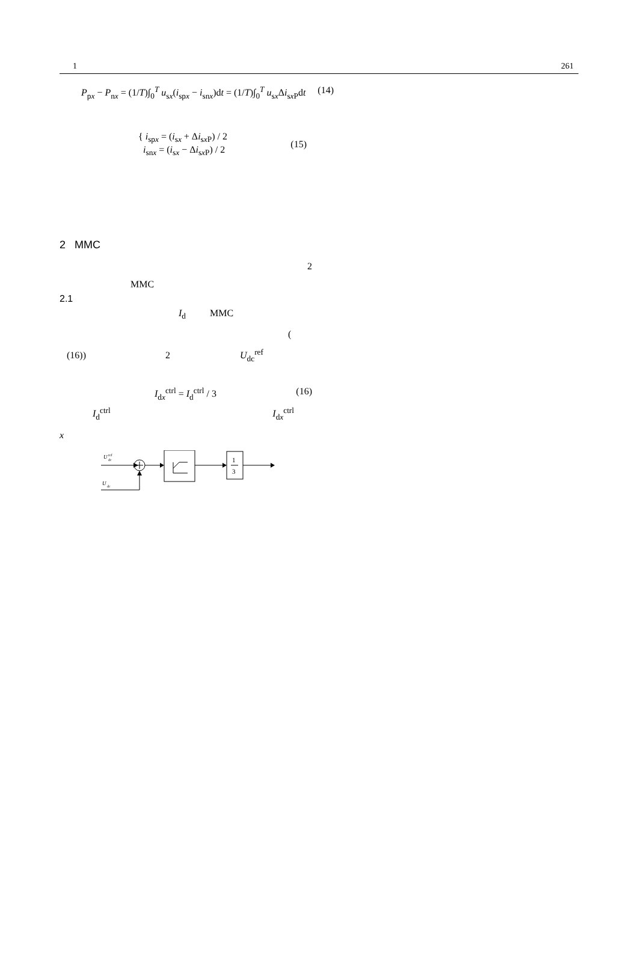1 261
P<sub>px</sub> − P<sub>nx</sub> = (1/T)∫<sub>0</sub><sup>T</sup> u<sub>sx</sub>(i<sub>spx</sub> − i<sub>snx</sub>)dt = (1/T)∫<sub>0</sub><sup>T</sup> u<sub>sx</sub>Δi<sub>sx P</sub>dt (14)
{ i<sub>spx</sub> = (i<sub>sx</sub> + Δi<sub>sx P</sub>) / 2
i<sub>snx</sub> = (i<sub>sx</sub> − Δi<sub>sx P</sub>) / 2 (15)
2 MMC
2
MMC
2.1
I<sub>d</sub> MMC
(
(16)) 2 U<sub>dc</sub><sup>ref</sup>
I<sub>dx</sub><sup>ctrl</sup> = I<sub>d</sub><sup>ctrl</sup> / 3 (16)
I<sub>d</sub><sup>ctrl</sup> I<sub>dx</sub><sup>ctrl</sup>
x
U
dc
ref
1
3
U
dc